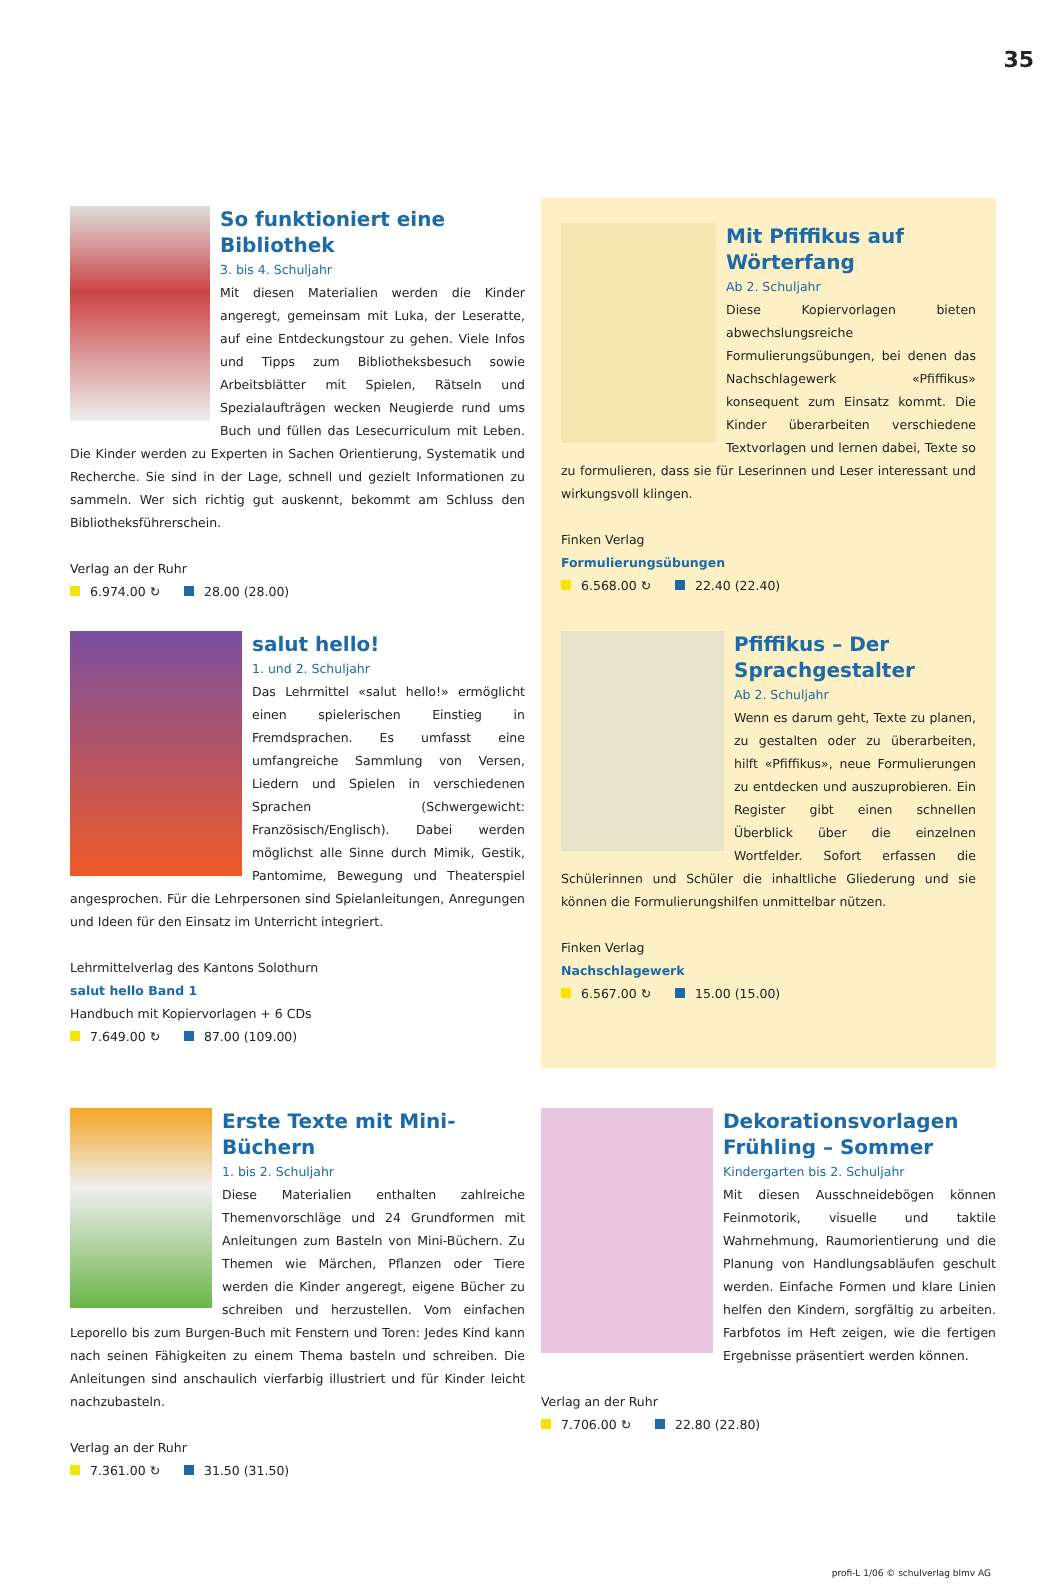35
So funktioniert eine Bibliothek
3. bis 4. Schuljahr
Mit diesen Materialien werden die Kinder angeregt, gemeinsam mit Luka, der Leseratte, auf eine Entdeckungstour zu gehen. Viele Infos und Tipps zum Bibliotheksbesuch sowie Arbeitsblätter mit Spielen, Rätseln und Spezialaufträgen wecken Neugierde rund ums Buch und füllen das Lesecurriculum mit Leben. Die Kinder werden zu Experten in Sachen Orientierung, Systematik und Recherche. Sie sind in der Lage, schnell und gezielt Informationen zu sammeln. Wer sich richtig gut auskennt, bekommt am Schluss den Bibliotheksführerschein.
Verlag an der Ruhr
6.974.00 ↻ 28.00 (28.00)
Mit Pfiffikus auf Wörterfang
Ab 2. Schuljahr
Diese Kopiervorlagen bieten abwechslungsreiche Formulierungsübungen, bei denen das Nachschlagewerk «Pfiffikus» konsequent zum Einsatz kommt. Die Kinder überarbeiten verschiedene Textvorlagen und lernen dabei, Texte so zu formulieren, dass sie für Leserinnen und Leser interessant und wirkungsvoll klingen.
Finken Verlag
Formulierungsübungen
6.568.00 ↻ 22.40 (22.40)
salut hello!
1. und 2. Schuljahr
Das Lehrmittel «salut hello!» ermöglicht einen spielerischen Einstieg in Fremdsprachen. Es umfasst eine umfangreiche Sammlung von Versen, Liedern und Spielen in verschiedenen Sprachen (Schwergewicht: Französisch/Englisch). Dabei werden möglichst alle Sinne durch Mimik, Gestik, Pantomime, Bewegung und Theaterspiel angesprochen. Für die Lehrpersonen sind Spielanleitungen, Anregungen und Ideen für den Einsatz im Unterricht integriert.
Lehrmittelverlag des Kantons Solothurn
salut hello Band 1
Handbuch mit Kopiervorlagen + 6 CDs
7.649.00 ↻ 87.00 (109.00)
Pfiffikus – Der Sprachgestalter
Ab 2. Schuljahr
Wenn es darum geht, Texte zu planen, zu gestalten oder zu überarbeiten, hilft «Pfiffikus», neue Formulierungen zu entdecken und auszuprobieren. Ein Register gibt einen schnellen Überblick über die einzelnen Wortfelder. Sofort erfassen die Schülerinnen und Schüler die inhaltliche Gliederung und sie können die Formulierungshilfen unmittelbar nützen.
Finken Verlag
Nachschlagewerk
6.567.00 ↻ 15.00 (15.00)
Erste Texte mit Mini-Büchern
1. bis 2. Schuljahr
Diese Materialien enthalten zahlreiche Themenvorschläge und 24 Grundformen mit Anleitungen zum Basteln von Mini-Büchern. Zu Themen wie Märchen, Pflanzen oder Tiere werden die Kinder angeregt, eigene Bücher zu schreiben und herzustellen. Vom einfachen Leporello bis zum Burgen-Buch mit Fenstern und Toren: Jedes Kind kann nach seinen Fähigkeiten zu einem Thema basteln und schreiben. Die Anleitungen sind anschaulich vierfarbig illustriert und für Kinder leicht nachzubasteln.
Verlag an der Ruhr
7.361.00 ↻ 31.50 (31.50)
Dekorationsvorlagen Frühling – Sommer
Kindergarten bis 2. Schuljahr
Mit diesen Ausschneidebögen können Feinmotorik, visuelle und taktile Wahrnehmung, Raumorientierung und die Planung von Handlungsabläufen geschult werden. Einfache Formen und klare Linien helfen den Kindern, sorgfältig zu arbeiten. Farbfotos im Heft zeigen, wie die fertigen Ergebnisse präsentiert werden können.
Verlag an der Ruhr
7.706.00 ↻ 22.80 (22.80)
profi-L 1/06 © schulverlag blmv AG